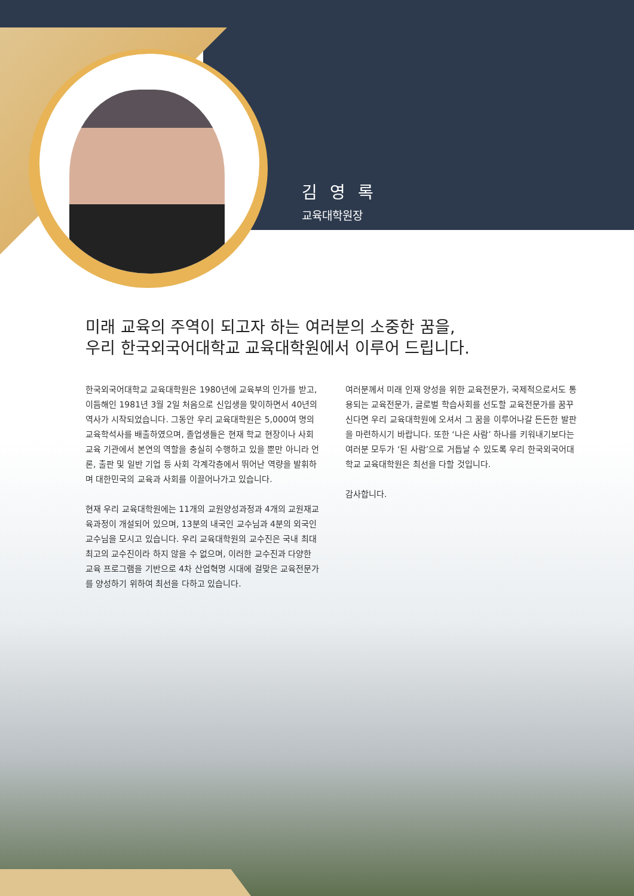김 영 록
교육대학원장
미래 교육의 주역이 되고자 하는 여러분의 소중한 꿈을,
우리 한국외국어대학교 교육대학원에서 이루어 드립니다.
한국외국어대학교 교육대학원은 1980년에 교육부의 인가를 받고, 이듬해인 1981년 3월 2일 처음으로 신입생을 맞이하면서 40년의 역사가 시작되었습니다. 그동안 우리 교육대학원은 5,000여 명의 교육학석사를 배출하였으며, 졸업생들은 현재 학교 현장이나 사회교육 기관에서 본연의 역할을 충실히 수행하고 있을 뿐만 아니라 언론, 출판 및 일반 기업 등 사회 각계각층에서 뛰어난 역량을 발휘하며 대한민국의 교육과 사회를 이끌어나가고 있습니다.
현재 우리 교육대학원에는 11개의 교원양성과정과 4개의 교원재교육과정이 개설되어 있으며, 13분의 내국인 교수님과 4분의 외국인 교수님을 모시고 있습니다. 우리 교육대학원의 교수진은 국내 최대 최고의 교수진이라 하지 않을 수 없으며, 이러한 교수진과 다양한 교육 프로그램을 기반으로 4차 산업혁명 시대에 걸맞은 교육전문가를 양성하기 위하여 최선을 다하고 있습니다.
여러분께서 미래 인재 양성을 위한 교육전문가, 국제적으로서도 통용되는 교육전문가, 글로벌 학습사회를 선도할 교육전문가를 꿈꾸신다면 우리 교육대학원에 오셔서 그 꿈을 이루어나갈 든든한 발판을 마련하시기 바랍니다. 또한 ‘나은 사람’ 하나를 키워내기보다는 여러분 모두가 ‘된 사람’으로 거듭날 수 있도록 우리 한국외국어대학교 교육대학원은 최선을 다할 것입니다.
감사합니다.